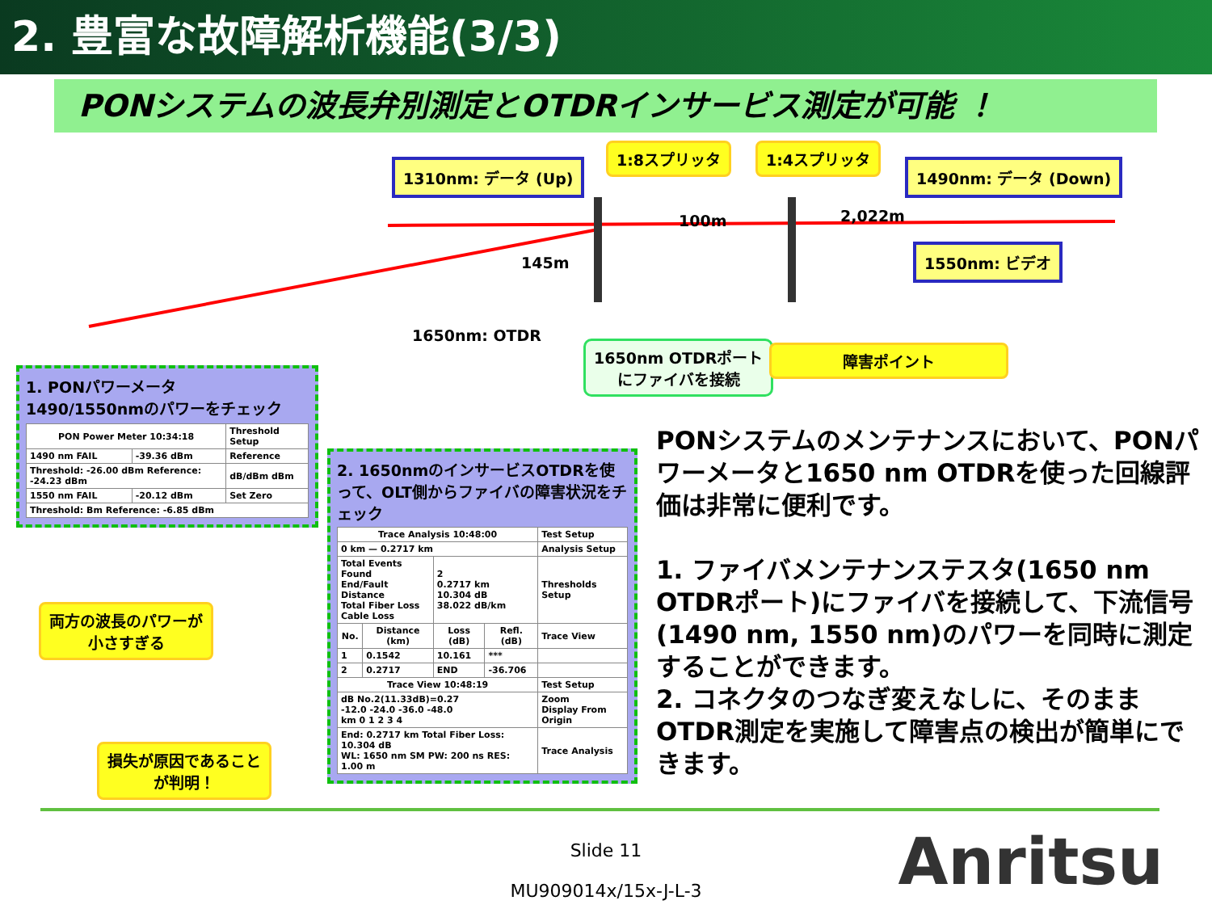2. 豊富な故障解析機能(3/3)
PONシステムの波長弁別測定とOTDRインサービス測定が可能 ！
1310nm: データ (Up)
1:8スプリッタ 1:4スプリッタ
1490nm: データ (Down)
100m 2,022m
145m
1550nm: ビデオ
1650nm: OTDR
1650nm OTDRポート
にファイバを接続
障害ポイント
1. PONパワーメータ
1490/1550nmのパワーをチェック
| PON Power Meter 10:34:18 | | Threshold Setup |
| 1490 nm FAIL | -39.36 dBm | Reference |
| Threshold: -26.00 dBm Reference: -24.23 dBm | | dB/dBm dBm |
| 1550 nm FAIL | -20.12 dBm | Set Zero |
| Threshold: Bm Reference: -6.85 dBm | | |
両方の波長のパワーが
小さすぎる
損失が原因であること
が判明！
2. 1650nmのインサービスOTDRを使って、OLT側からファイバの障害状況をチェック
| Trace Analysis 10:48:00 | | | | Test Setup |
| 0 km — 0.2717 km | | | | Analysis Setup |
| Total Events Found End/Fault Distance Total Fiber Loss Cable Loss | | 2 0.2717 km 10.304 dB 38.022 dB/km | | Thresholds Setup |
| No. | Distance (km) | Loss (dB) | Refl. (dB) | Trace View |
| 1 | 0.1542 | 10.161 | *** | |
| 2 | 0.2717 | END | -36.706 | |
| Trace View 10:48:19 | | | | Test Setup |
| dB No.2(11.33dB)=0.27 -12.0 -24.0 -36.0 -48.0 km 0 1 2 3 4 | | | | Zoom Display From Origin |
| End: 0.2717 km Total Fiber Loss: 10.304 dB WL: 1650 nm SM PW: 200 ns RES: 1.00 m | | | | Trace Analysis |
PONシステムのメンテナンスにおいて、PONパワーメータと1650 nm OTDRを使った回線評価は非常に便利です。
1. ファイバメンテナンステスタ(1650 nm OTDRポート)にファイバを接続して、下流信号(1490 nm, 1550 nm)のパワーを同時に測定することができます。
2. コネクタのつなぎ変えなしに、そのままOTDR測定を実施して障害点の検出が簡単にできます。
Slide 11
MU909014x/15x-J-L-3
Anritsu